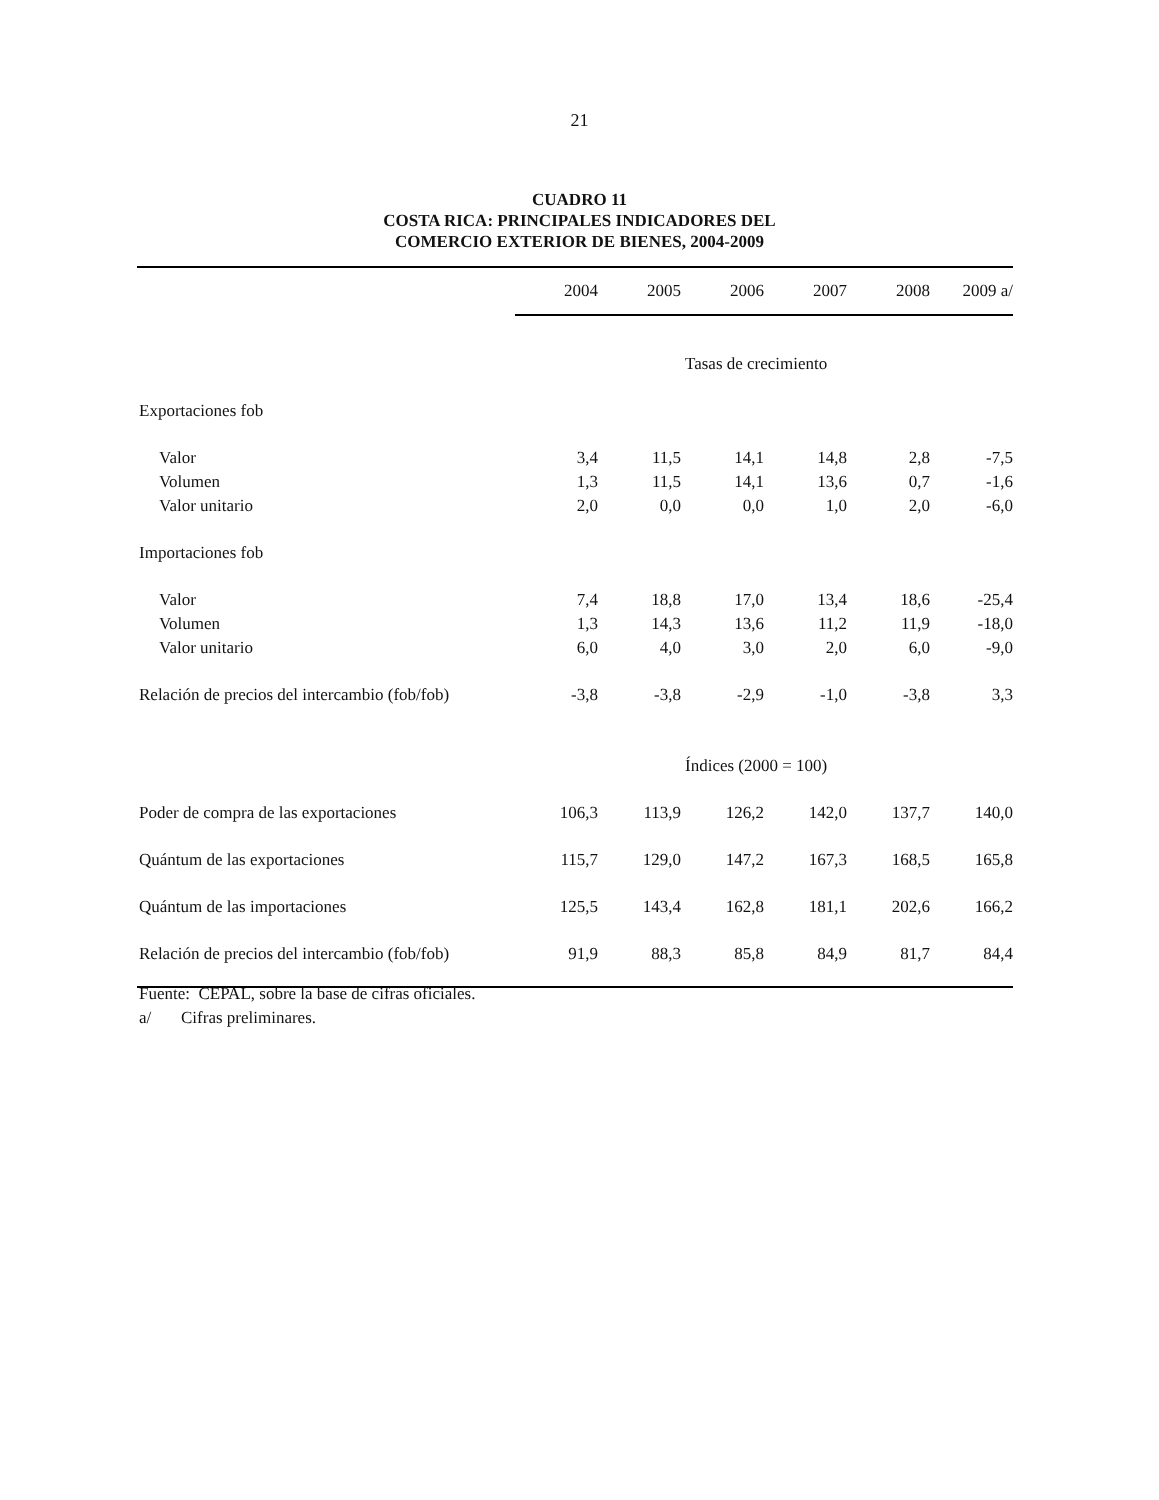21
CUADRO 11
COSTA RICA: PRINCIPALES INDICADORES DEL
COMERCIO EXTERIOR DE BIENES, 2004-2009
| | 2004 | 2005 | 2006 | 2007 | 2008 | 2009 a/ |
| --- | --- | --- | --- | --- | --- | --- |
| | Tasas de crecimiento | | | | | |
| Exportaciones fob | | | | | | |
| Valor | 3,4 | 11,5 | 14,1 | 14,8 | 2,8 | -7,5 |
| Volumen | 1,3 | 11,5 | 14,1 | 13,6 | 0,7 | -1,6 |
| Valor unitario | 2,0 | 0,0 | 0,0 | 1,0 | 2,0 | -6,0 |
| Importaciones fob | | | | | | |
| Valor | 7,4 | 18,8 | 17,0 | 13,4 | 18,6 | -25,4 |
| Volumen | 1,3 | 14,3 | 13,6 | 11,2 | 11,9 | -18,0 |
| Valor unitario | 6,0 | 4,0 | 3,0 | 2,0 | 6,0 | -9,0 |
| Relación de precios del intercambio (fob/fob) | -3,8 | -3,8 | -2,9 | -1,0 | -3,8 | 3,3 |
| | Índices (2000 = 100) | | | | | |
| Poder de compra de las exportaciones | 106,3 | 113,9 | 126,2 | 142,0 | 137,7 | 140,0 |
| Quántum de las exportaciones | 115,7 | 129,0 | 147,2 | 167,3 | 168,5 | 165,8 |
| Quántum de las importaciones | 125,5 | 143,4 | 162,8 | 181,1 | 202,6 | 166,2 |
| Relación de precios del intercambio (fob/fob) | 91,9 | 88,3 | 85,8 | 84,9 | 81,7 | 84,4 |
Fuente: CEPAL, sobre la base de cifras oficiales.
a/ Cifras preliminares.